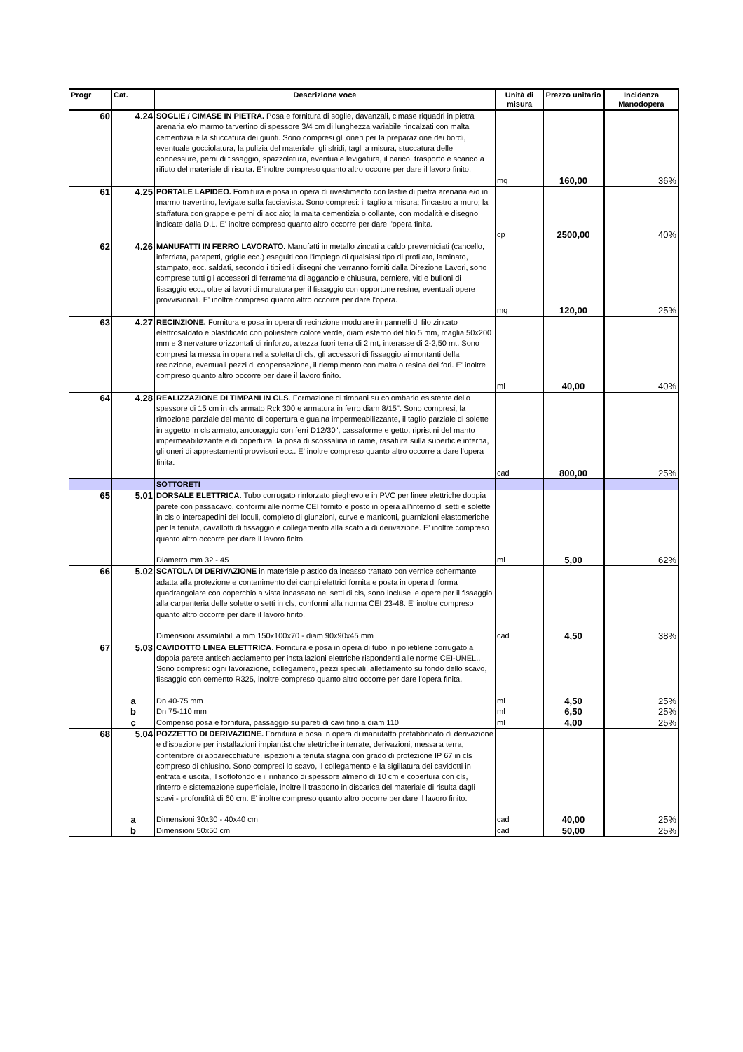| Progr | Cat. | Descrizione voce | Unità di misura | Prezzo unitario | Incidenza Manodopera |
| --- | --- | --- | --- | --- | --- |
| 60 | 4.24 | SOGLIE / CIMASE IN PIETRA. Posa e fornitura di soglie, davanzali, cimase riquadri in pietra arenaria e/o marmo tarvertino di spessore 3/4 cm di lunghezza variabile rincalzati con malta cementizia e la stuccatura dei giunti. Sono compresi gli oneri per la preparazione dei bordi, eventuale gocciolatura, la pulizia del materiale, gli sfridi, tagli a misura, stuccatura delle connessure, perni di fissaggio, spazzolatura, eventuale levigatura, il carico, trasporto e scarico a rifiuto del materiale di risulta. E'inoltre compreso quanto altro occorre per dare il lavoro finito. | mq | 160,00 | 36% |
| 61 | 4.25 | PORTALE LAPIDEO. Fornitura e posa in opera di rivestimento con lastre di pietra arenaria e/o in marmo travertino, levigate sulla facciavista. Sono compresi: il taglio a misura; l'incastro a muro; la staffatura con grappe e perni di acciaio; la malta cementizia o collante, con modalità e disegno indicate dalla D.L. E' inoltre compreso quanto altro occorre per dare l'opera finita. | cp | 2500,00 | 40% |
| 62 | 4.26 | MANUFATTI IN FERRO LAVORATO. Manufatti in metallo zincati a caldo preverniciati (cancello, inferriata, parapetti, griglie ecc.) eseguiti con l'impiego di qualsiasi tipo di profilato, laminato, stampato, ecc. saldati, secondo i tipi ed i disegni che verranno forniti dalla Direzione Lavori, sono comprese tutti gli accessori di ferramenta di aggancio e chiusura, cerniere, viti e bulloni di fissaggio ecc., oltre ai lavori di muratura per il fissaggio con opportune resine, eventuali opere provvisionali. E' inoltre compreso quanto altro occorre per dare l'opera. | mq | 120,00 | 25% |
| 63 | 4.27 | RECINZIONE. Fornitura e posa in opera di recinzione modulare in pannelli di filo zincato elettrosaldato e plastificato con poliestere colore verde, diam esterno del filo 5 mm, maglia 50x200 mm e 3 nervature orizzontali di rinforzo, altezza fuori terra di 2 mt, interasse di 2-2,50 mt. Sono compresi la messa in opera nella soletta di cls, gli accessori di fissaggio ai montanti della recinzione, eventuali pezzi di conpensazione, il riempimento con malta o resina dei fori. E' inoltre compreso quanto altro occorre per dare il lavoro finito. | ml | 40,00 | 40% |
| 64 | 4.28 | REALIZZAZIONE DI TIMPANI IN CLS . Formazione di timpani su colombario esistente dello spessore di 15 cm in cls armato Rck 300 e armatura in ferro diam 8/15". Sono compresi, la rimozione parziale del manto di copertura e guaina impermeabilizzante, il taglio parziale di solette in aggetto in cls armato, ancoraggio con ferri D12/30", cassaforme e getto, ripristini del manto impermeabilizzante e di copertura, la posa di scossalina in rame, rasatura sulla superficie interna, gli oneri di apprestamenti provvisori ecc.. E' inoltre compreso quanto altro occorre a dare l'opera finita. | cad | 800,00 | 25% |
| | | SOTTORETI | | | |
| 65 | 5.01 | DORSALE ELETTRICA. Tubo corrugato rinforzato pieghevole in PVC per linee elettriche doppia parete con passacavo, conformi alle norme CEI fornito e posto in opera all'interno di setti e solette in cls o intercapedini dei loculi, completo di giunzioni, curve e manicotti, guarnizioni elastomeriche per la tenuta, cavallotti di fissaggio e collegamento alla scatola di derivazione. E' inoltre compreso quanto altro occorre per dare il lavoro finito. Diametro mm 32 - 45 | ml | 5,00 | 62% |
| 66 | 5.02 | SCATOLA DI DERIVAZIONE in materiale plastico da incasso trattato con vernice schermante adatta alla protezione e contenimento dei campi elettrici fornita e posta in opera di forma quadrangolare con coperchio a vista incassato nei setti di cls, sono incluse le opere per il fissaggio alla carpenteria delle solette o setti in cls, conformi alla norma CEI 23-48. E' inoltre compreso quanto altro occorre per dare il lavoro finito. Dimensioni assimilabili a mm 150x100x70 - diam 90x90x45 mm | cad | 4,50 | 38% |
| 67 | 5.03 | CAVIDOTTO LINEA ELETTRICA . Fornitura e posa in opera di tubo in polietilene corrugato a doppia parete antischiacciamento per installazioni elettriche rispondenti alle norme CEI-UNEL.. Sono compresi: ogni lavorazione, collegamenti, pezzi speciali, allettamento su fondo dello scavo, fissaggio con cemento R325, inoltre compreso quanto altro occorre per dare l'opera finita. | | | |
| | a | Dn 40-75 mm | ml | 4,50 | 25% |
| | b | Dn 75-110 mm | ml | 6,50 | 25% |
| | c | Compenso posa e fornitura, passaggio su pareti di cavi fino a diam 110 | ml | 4,00 | 25% |
| 68 | 5.04 | POZZETTO DI DERIVAZIONE. Fornitura e posa in opera di manufatto prefabbricato di derivazione e d'ispezione per installazioni impiantistiche elettriche interrate, derivazioni, messa a terra, contenitore di apparecchiature, ispezioni a tenuta stagna con grado di protezione IP 67 in cls compreso di chiusino. Sono compresi lo scavo, il collegamento e la sigillatura dei cavidotti in entrata e uscita, il sottofondo e il rinfianco di spessore almeno di 10 cm e copertura con cls, rinterro e sistemazione superficiale, inoltre il trasporto in discarica del materiale di risulta dagli scavi - profondità di 60 cm. E' inoltre compreso quanto altro occorre per dare il lavoro finito. | | | |
| | a | Dimensioni 30x30 - 40x40 cm | cad | 40,00 | 25% |
| | b | Dimensioni 50x50 cm | cad | 50,00 | 25% |